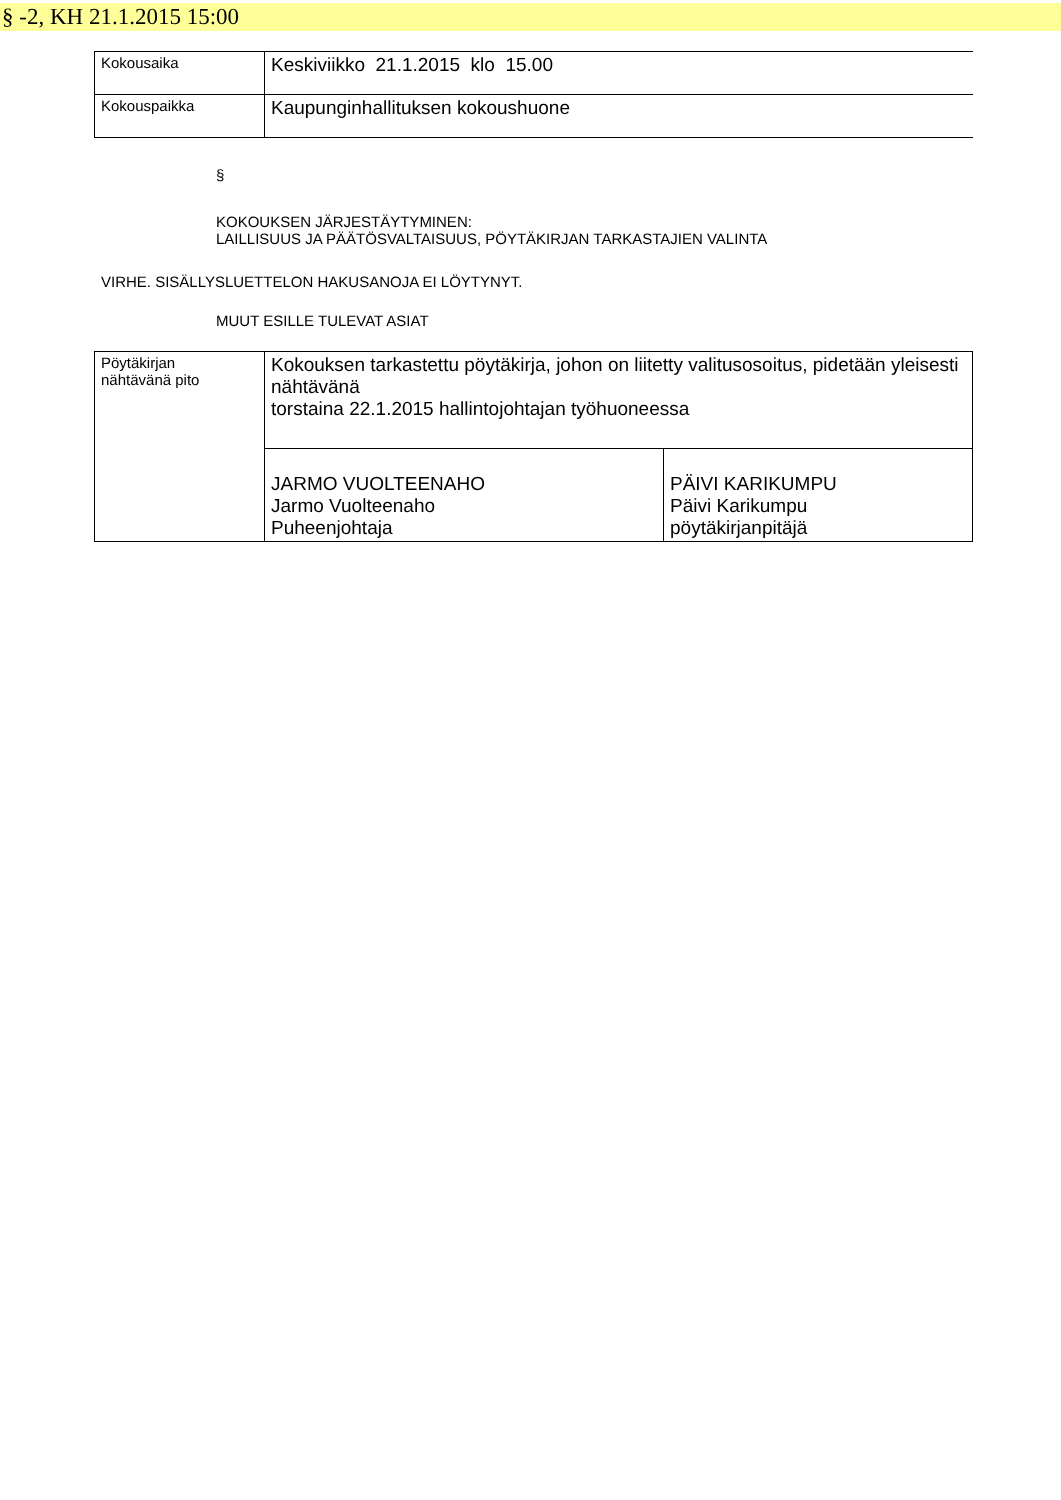§ -2, KH 21.1.2015 15:00
| Kokousaika | Keskiviikko 21.1.2015 klo 15.00 |
| Kokouspaikka | Kaupunginhallituksen kokoushuone |
§
KOKOUKSEN JÄRJESTÄYTYMINEN:
LAILLISUUS JA PÄÄTÖSVALTAISUUS, PÖYTÄKIRJAN TARKASTAJIEN VALINTA
VIRHE. SISÄLLYSLUETTELON HAKUSANOJA EI LÖYTYNYT.
MUUT ESILLE TULEVAT ASIAT
| Pöytäkirjan nähtävänä pito | Kokouksen tarkastettu pöytäkirja, johon on liitetty valitusosoitus, pidetään yleisesti nähtävänä torstaina 22.1.2015 hallintojohtajan työhuoneessa | |
| | JARMO VUOLTEENAHO Jarmo Vuolteenaho Puheenjohtaja | PÄIVI KARIKUMPU Päivi Karikumpu pöytäkirjanpitäjä |